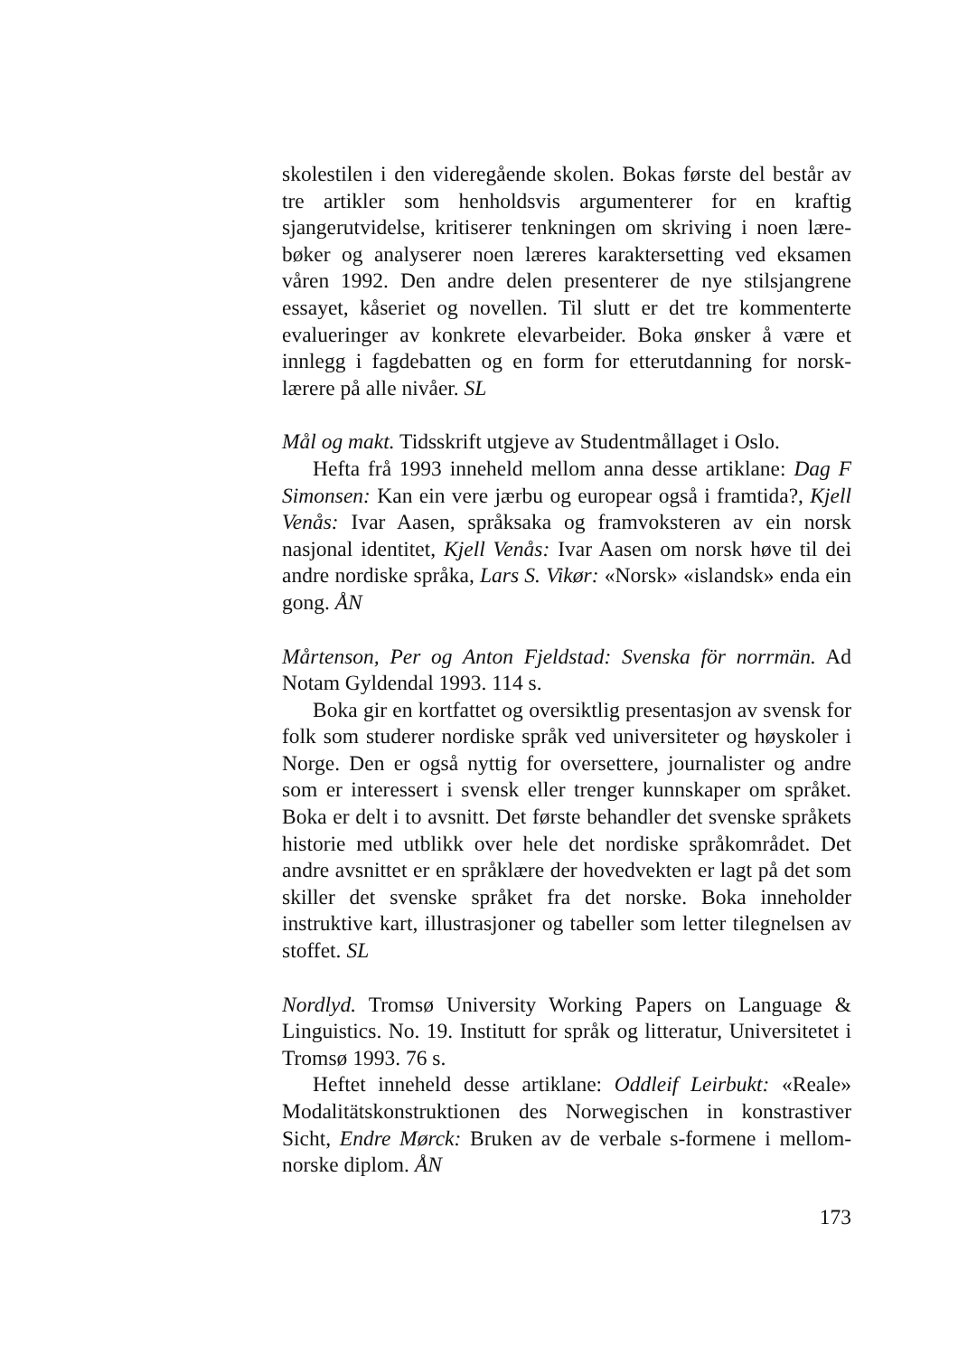skolestilen i den videregående skolen. Bokas første del består av tre artikler som henholdsvis argumenterer for en kraftig sjangerutvidelse, kritiserer tenkningen om skriving i noen lære­bøker og analyserer noen læreres karaktersetting ved eksamen våren 1992. Den andre delen presenterer de nye stilsjangrene essayet, kåseriet og novellen. Til slutt er det tre kommenterte evalueringer av konkrete elevarbeider. Boka ønsker å være et innlegg i fagdebatten og en form for etterutdanning for norsk­lærere på alle nivåer. SL
Mål og makt. Tidsskrift utgjeve av Studentmållaget i Oslo.
Hefta frå 1993 inneheld mellom anna desse artiklane: Dag F Simonsen: Kan ein vere jærbu og europear også i framtida?, Kjell Venås: Ivar Aasen, språksaka og framvoksteren av ein norsk nasjonal identitet, Kjell Venås: Ivar Aasen om norsk høve til dei andre nordiske språka, Lars S. Vikør: «Norsk» «islandsk» enda ein gong. ÅN
Mårtenson, Per og Anton Fjeldstad: Svenska för norrmän. Ad Notam Gyldendal 1993. 114 s.
Boka gir en kortfattet og oversiktlig presentasjon av svensk for folk som studerer nordiske språk ved universiteter og høy­skoler i Norge. Den er også nyttig for oversettere, journalister og andre som er interessert i svensk eller trenger kunnskaper om språket. Boka er delt i to avsnitt. Det første behandler det svenske språkets historie med utblikk over hele det nordiske språkområdet. Det andre avsnittet er en språklære der hoved­vekten er lagt på det som skiller det svenske språket fra det norske. Boka inneholder instruktive kart, illustrasjoner og tabeller som letter tilegnelsen av stoffet. SL
Nordlyd. Tromsø University Working Papers on Language & Linguistics. No. 19. Institutt for språk og litteratur, Universite­tet i Tromsø 1993. 76 s.
Heftet inneheld desse artiklane: Oddleif Leirbukt: «Reale» Modalitätskonstruktionen des Norwegischen in konstrastiver Sicht, Endre Mørck: Bruken av de verbale s-formene i mellom­norske diplom. ÅN
173